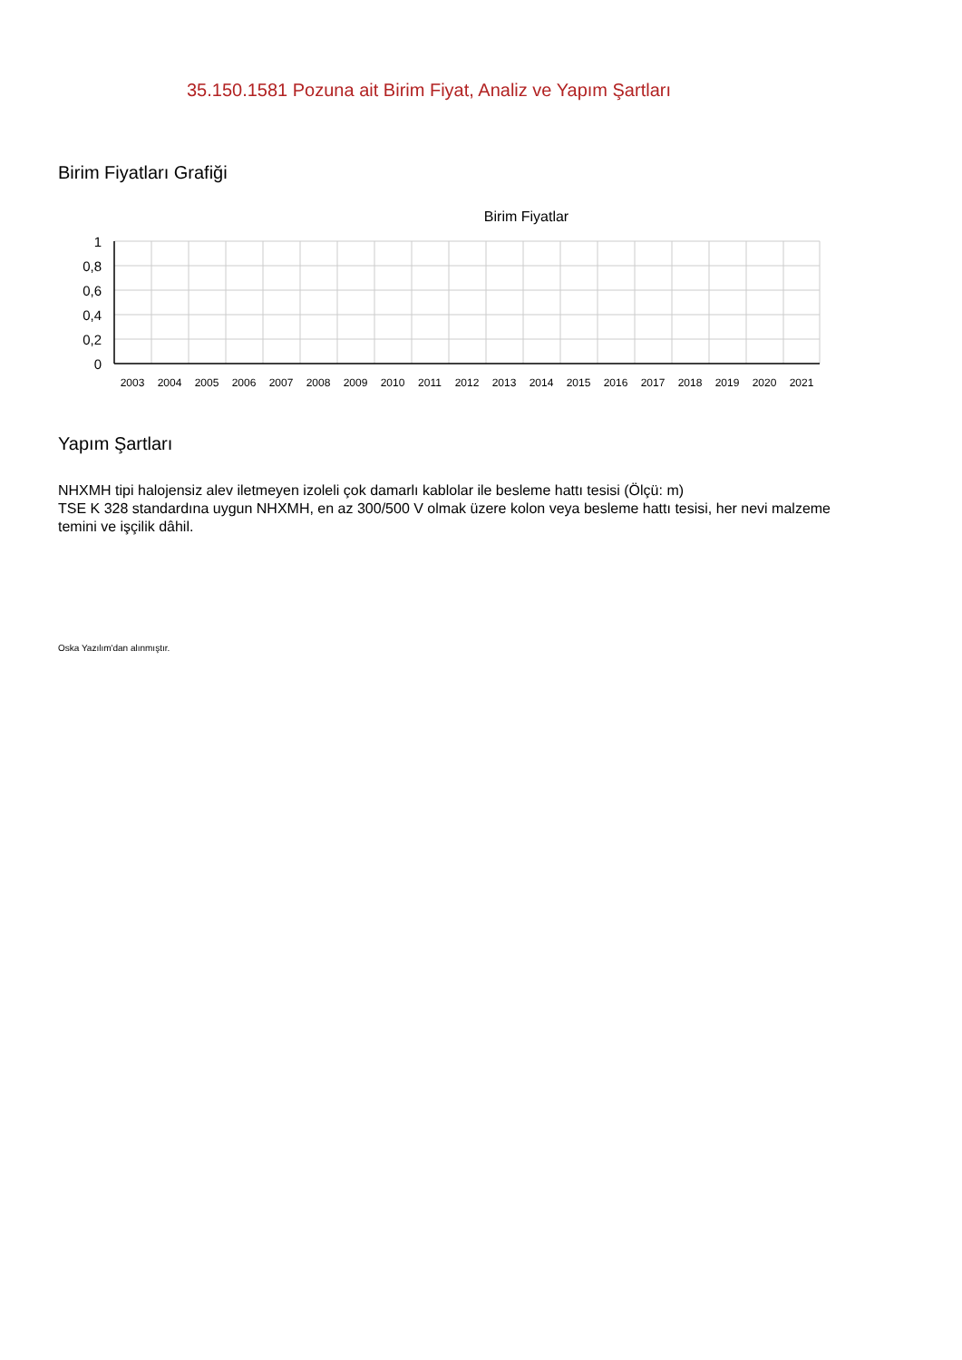35.150.1581 Pozuna ait Birim Fiyat, Analiz ve Yapım Şartları
Birim Fiyatları Grafiği
Birim Fiyatlar
1
0,8
0,6
0,4
0,2
0
2003
2004
2005
2006
2007
2008
2009
2010
2011
2012
2013
2014
2015
2016
2017
2018
2019
2020
2021
Yapım Şartları
NHXMH tipi halojensiz alev iletmeyen izoleli çok damarlı kablolar ile besleme hattı tesisi (Ölçü: m)
TSE K 328 standardına uygun NHXMH, en az 300/500 V olmak üzere kolon veya besleme hattı tesisi, her nevi malzeme temini ve işçilik dâhil.
Oska Yazılım'dan alınmıştır.